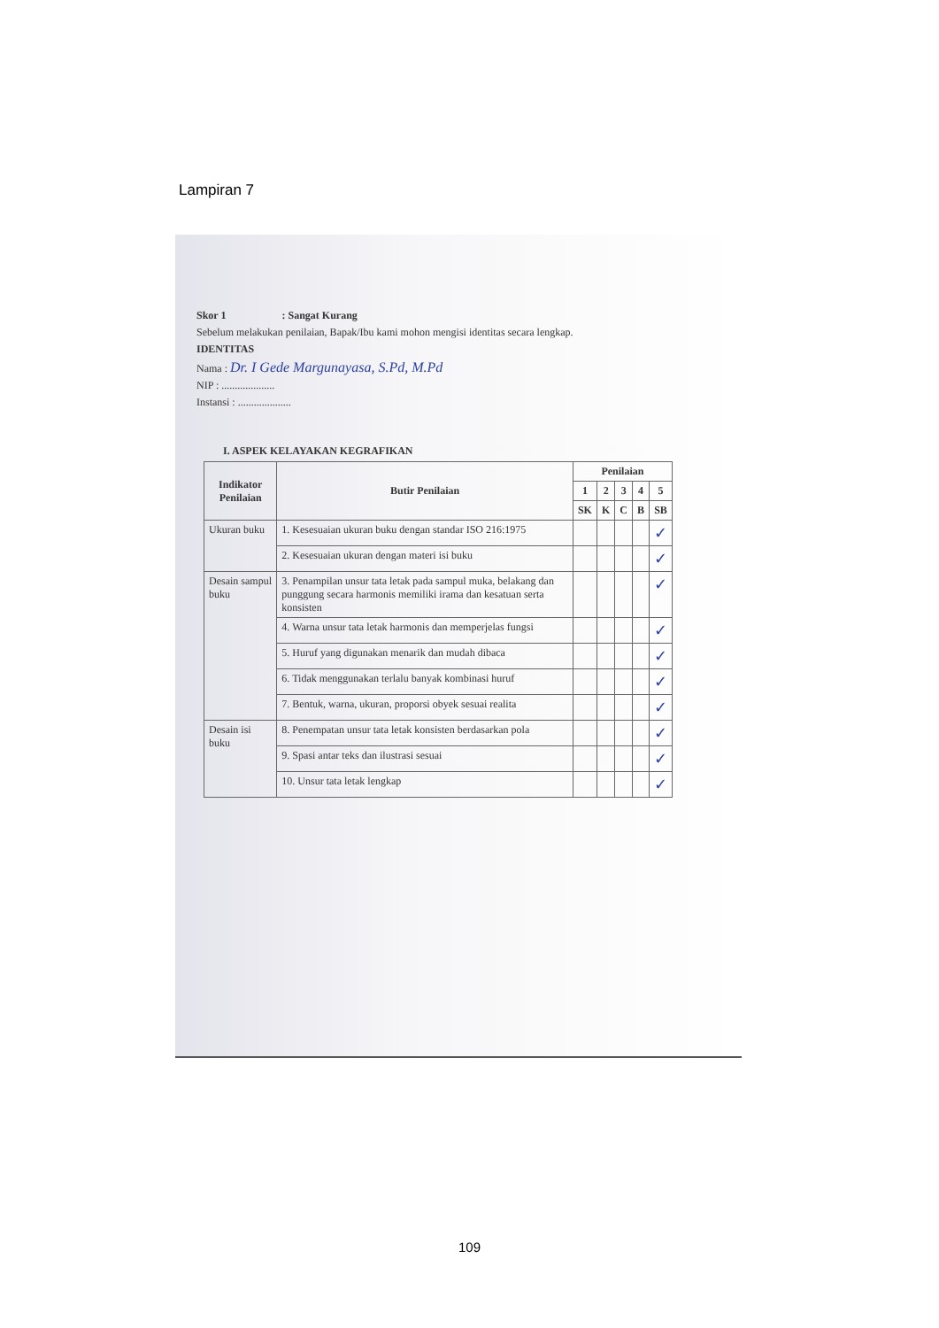Lampiran 7
Skor 1 : Sangat Kurang
Sebelum melakukan penilaian, Bapak/Ibu kami mohon mengisi identitas secara lengkap.
IDENTITAS
Nama : Dr. I Gede Margunayasa, S.Pd, M.Pd
NIP : ....................
Instansi : ....................
I. ASPEK KELAYAKAN KEGRAFIKAN
| Indikator Penilaian | Butir Penilaian | Penilaian | | | | |
| --- | --- | --- | --- | --- | --- | --- |
| | | 1 | 2 | 3 | 4 | 5 |
| | | SK | K | C | B | SB |
| Ukuran buku | 1. Kesesuaian ukuran buku dengan standar ISO 216:1975 | | | | | ✓ |
| | 2. Kesesuaian ukuran dengan materi isi buku | | | | | ✓ |
| Desain sampul buku | 3. Penampilan unsur tata letak pada sampul muka, belakang dan punggung secara harmonis memiliki irama dan kesatuan serta konsisten | | | | | ✓ |
| | 4. Warna unsur tata letak harmonis dan memperjelas fungsi | | | | | ✓ |
| | 5. Huruf yang digunakan menarik dan mudah dibaca | | | | | ✓ |
| | 6. Tidak menggunakan terlalu banyak kombinasi huruf | | | | | ✓ |
| | 7. Bentuk, warna, ukuran, proporsi obyek sesuai realita | | | | | ✓ |
| Desain isi buku | 8. Penempatan unsur tata letak konsisten berdasarkan pola | | | | | ✓ |
| | 9. Spasi antar teks dan ilustrasi sesuai | | | | | ✓ |
| | 10. Unsur tata letak lengkap | | | | | ✓ |
109